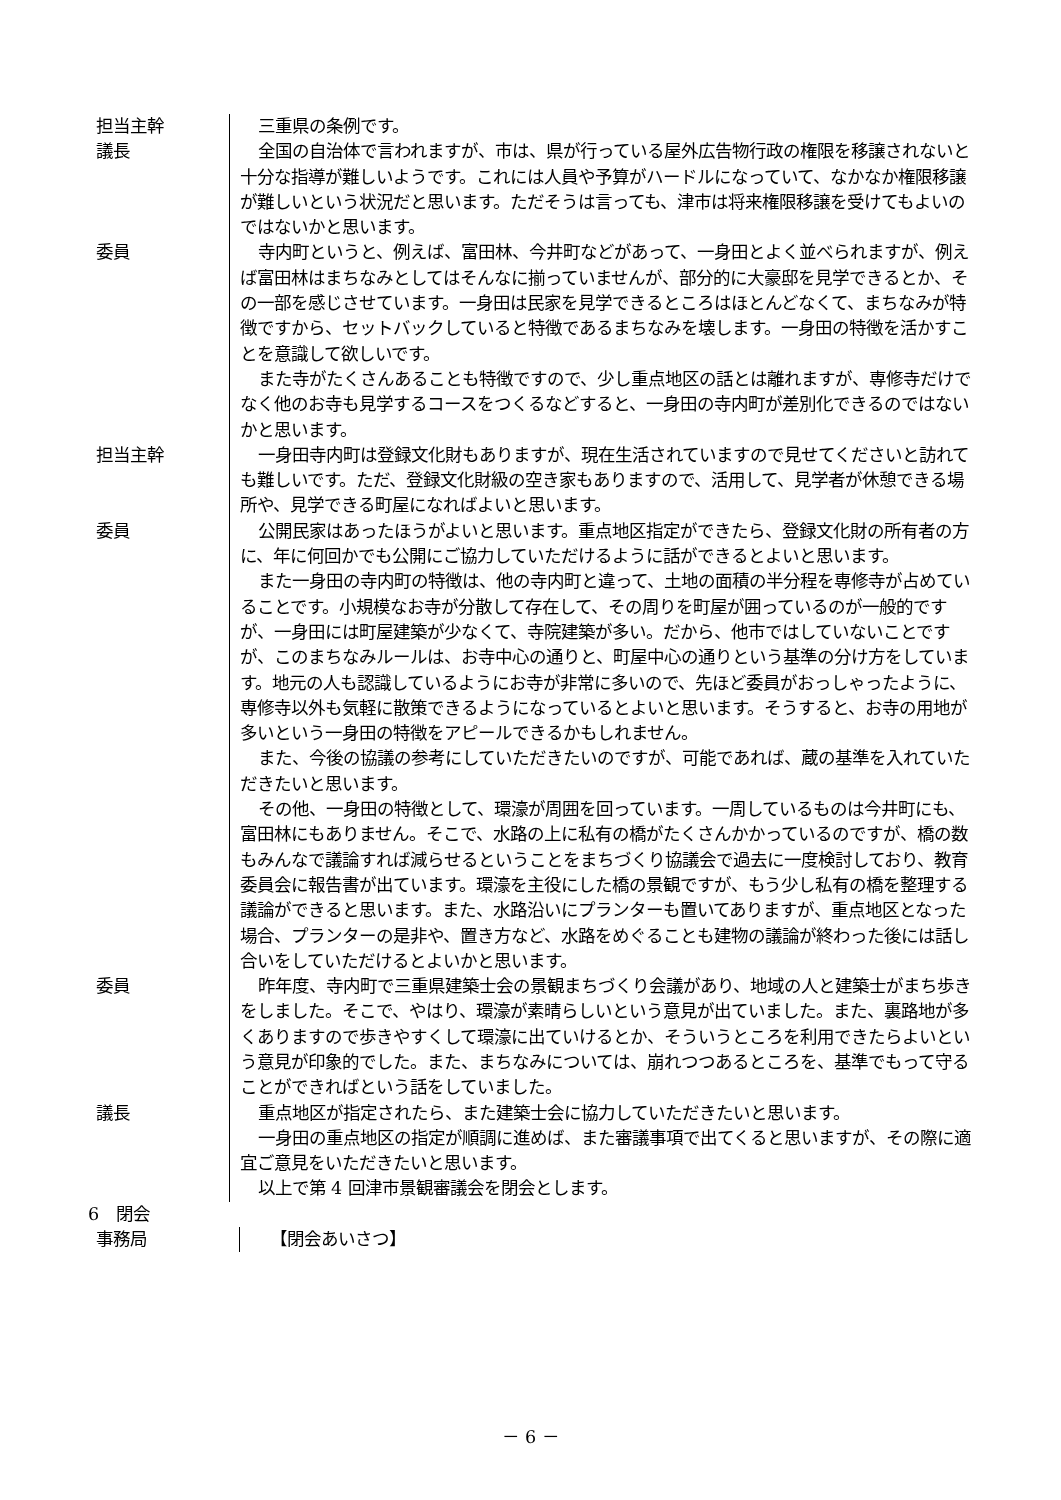担当主幹 三重県の条例です。
議長 全国の自治体で言われますが、市は、県が行っている屋外広告物行政の権限を移譲されないと十分な指導が難しいようです。これには人員や予算がハードルになっていて、なかなか権限移譲が難しいという状況だと思います。ただそうは言っても、津市は将来権限移譲を受けてもよいのではないかと思います。
委員 寺内町というと、例えば、富田林、今井町などがあって、一身田とよく並べられますが、例えば富田林はまちなみとしてはそんなに揃っていませんが、部分的に大豪邸を見学できるとか、その一部を感じさせています。一身田は民家を見学できるところはほとんどなくて、まちなみが特徴ですから、セットバックしていると特徴であるまちなみを壊します。一身田の特徴を活かすことを意識して欲しいです。
また寺がたくさんあることも特徴ですので、少し重点地区の話とは離れますが、専修寺だけでなく他のお寺も見学するコースをつくるなどすると、一身田の寺内町が差別化できるのではないかと思います。
担当主幹 一身田寺内町は登録文化財もありますが、現在生活されていますので見せてくださいと訪れても難しいです。ただ、登録文化財級の空き家もありますので、活用して、見学者が休憩できる場所や、見学できる町屋になればよいと思います。
委員 公開民家はあったほうがよいと思います。重点地区指定ができたら、登録文化財の所有者の方に、年に何回かでも公開にご協力していただけるように話ができるとよいと思います。
また一身田の寺内町の特徴は、他の寺内町と違って、土地の面積の半分程を専修寺が占めていることです。小規模なお寺が分散して存在して、その周りを町屋が囲っているのが一般的ですが、一身田には町屋建築が少なくて、寺院建築が多い。だから、他市ではしていないことですが、このまちなみルールは、お寺中心の通りと、町屋中心の通りという基準の分け方をしています。地元の人も認識しているようにお寺が非常に多いので、先ほど委員がおっしゃったように、専修寺以外も気軽に散策できるようになっているとよいと思います。そうすると、お寺の用地が多いという一身田の特徴をアピールできるかもしれません。
また、今後の協議の参考にしていただきたいのですが、可能であれば、蔵の基準を入れていただきたいと思います。
その他、一身田の特徴として、環濠が周囲を回っています。一周しているものは今井町にも、富田林にもありません。そこで、水路の上に私有の橋がたくさんかかっているのですが、橋の数もみんなで議論すれば減らせるということをまちづくり協議会で過去に一度検討しており、教育委員会に報告書が出ています。環濠を主役にした橋の景観ですが、もう少し私有の橋を整理する議論ができると思います。また、水路沿いにプランターも置いてありますが、重点地区となった場合、プランターの是非や、置き方など、水路をめぐることも建物の議論が終わった後には話し合いをしていただけるとよいかと思います。
委員 昨年度、寺内町で三重県建築士会の景観まちづくり会議があり、地域の人と建築士がまち歩きをしました。そこで、やはり、環濠が素晴らしいという意見が出ていました。また、裏路地が多くありますので歩きやすくして環濠に出ていけるとか、そういうところを利用できたらよいという意見が印象的でした。また、まちなみについては、崩れつつあるところを、基準でもって守ることができればという話をしていました。
議長 重点地区が指定されたら、また建築士会に協力していただきたいと思います。
一身田の重点地区の指定が順調に進めば、また審議事項で出てくると思いますが、その際に適宜ご意見をいただきたいと思います。
以上で第 4 回津市景観審議会を閉会とします。
6　閉会
事務局 【閉会あいさつ】
－ 6 －